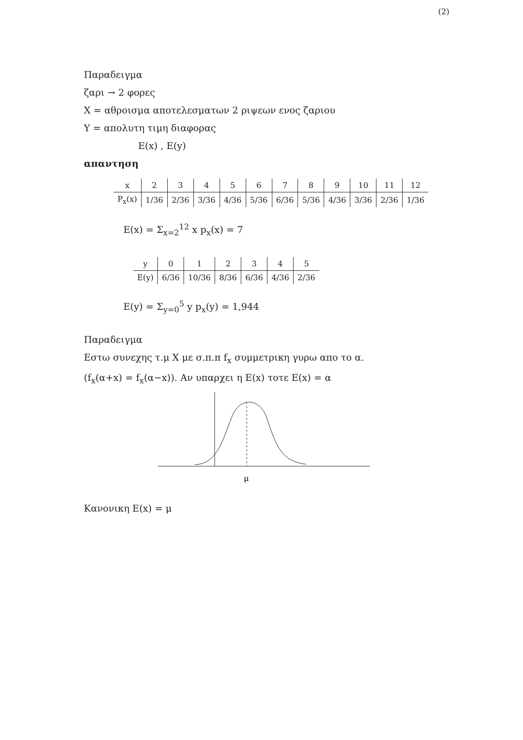(2)
Παραδειγμα
ζαρι → 2 φορες
X = αθροισμα αποτελεσματων 2 ριψεων ενος ζαριου
Y = απολυτη τιμη διαφορας
E(x) , E(y)
απαντηση
| x | 2 | 3 | 4 | 5 | 6 | 7 | 8 | 9 | 10 | 11 | 12 |
| --- | --- | --- | --- | --- | --- | --- | --- | --- | --- | --- | --- |
| P<sub>x</sub>(x) | 1/36 | 2/36 | 3/36 | 4/36 | 5/36 | 6/36 | 5/36 | 4/36 | 3/36 | 2/36 | 1/36 |
E(x) = Σ<sub>x=2</sub><sup>12</sup> x p<sub>x</sub>(x) = 7
| y | 0 | 1 | 2 | 3 | 4 | 5 |
| --- | --- | --- | --- | --- | --- | --- |
| E(y) | 6/36 | 10/36 | 8/36 | 6/36 | 4/36 | 2/36 |
E(y) = Σ<sub>y=0</sub><sup>5</sup> y p<sub>x</sub>(y) = 1,944
Παραδειγμα
Εστω συνεχης τ.μ X με σ.π.π f<sub>x</sub> συμμετρικη γυρω απο το α.
(f<sub>x</sub>(α+x) = f<sub>x</sub>(α−x)). Αν υπαρχει η E(x) τοτε E(x) = α
μ
Κανονικη E(x) = μ